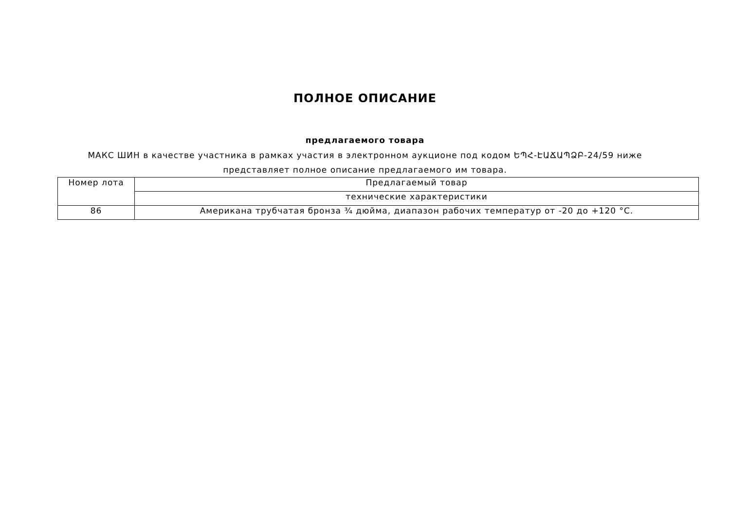ПОЛНОЕ ОПИСАНИЕ
предлагаемого товара
МАКС ШИН в качестве участника в рамках участия в электронном аукционе под кодом ԵՊՀ-ԷԱՃԱՊՁԲ-24/59 ниже представляет полное описание предлагаемого им товара.
| Номер лота | Предлагаемый товар |
| | технические характеристики |
| 86 | Американа трубчатая бронза ¾ дюйма, диапазон рабочих температур от -20 до +120 °C. |